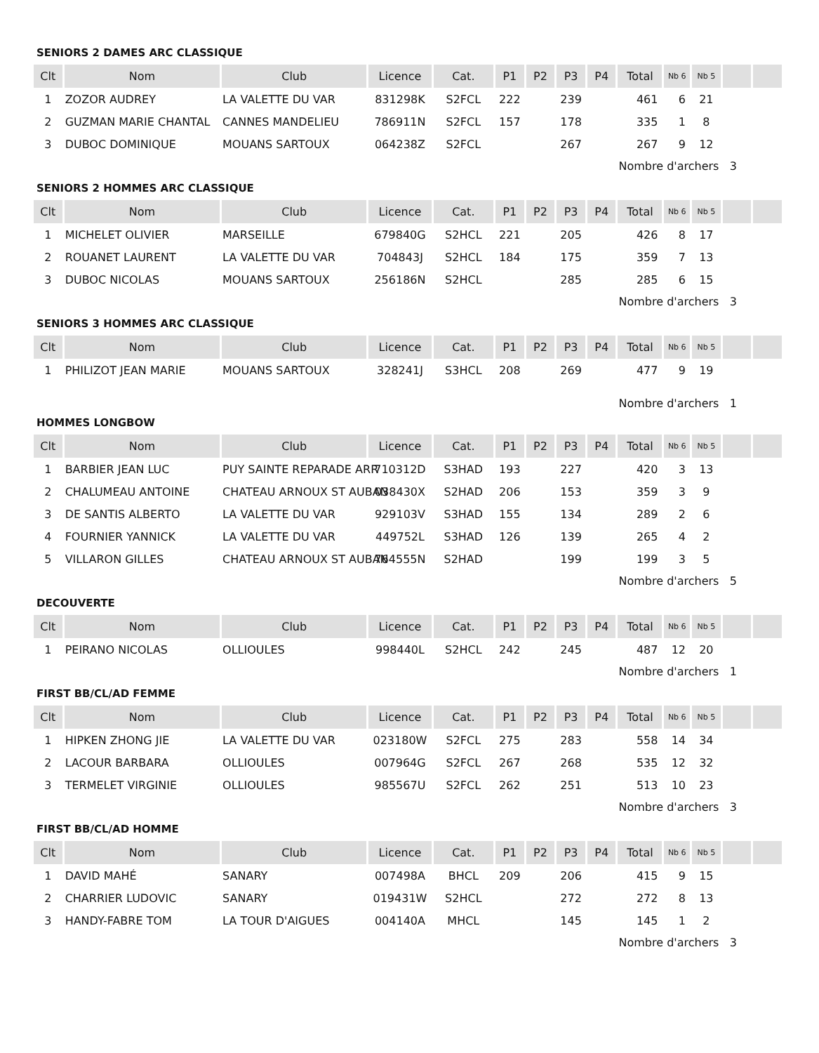SENIORS 2 DAMES ARC CLASSIQUE
| Clt | Nom | Club | Licence | Cat. | P1 | P2 | P3 | P4 | Total | Nb 6 | Nb 5 | | |
| --- | --- | --- | --- | --- | --- | --- | --- | --- | --- | --- | --- | --- | --- |
| 1 | ZOZOR AUDREY | LA VALETTE DU VAR | 831298K | S2FCL | 222 | | 239 | | 461 | 6 | 21 | | |
| 2 | GUZMAN MARIE CHANTAL | CANNES MANDELIEU | 786911N | S2FCL | 157 | | 178 | | 335 | 1 | 8 | | |
| 3 | DUBOC DOMINIQUE | MOUANS SARTOUX | 064238Z | S2FCL | | | 267 | | 267 | 9 | 12 | | |
| | | | | | | | | | Nombre d'archers 3 | | | | |
SENIORS 2 HOMMES ARC CLASSIQUE
| Clt | Nom | Club | Licence | Cat. | P1 | P2 | P3 | P4 | Total | Nb 6 | Nb 5 | | |
| --- | --- | --- | --- | --- | --- | --- | --- | --- | --- | --- | --- | --- | --- |
| 1 | MICHELET OLIVIER | MARSEILLE | 679840G | S2HCL | 221 | | 205 | | 426 | 8 | 17 | | |
| 2 | ROUANET LAURENT | LA VALETTE DU VAR | 704843J | S2HCL | 184 | | 175 | | 359 | 7 | 13 | | |
| 3 | DUBOC NICOLAS | MOUANS SARTOUX | 256186N | S2HCL | | | 285 | | 285 | 6 | 15 | | |
| | | | | | | | | | Nombre d'archers 3 | | | | |
SENIORS 3 HOMMES ARC CLASSIQUE
| Clt | Nom | Club | Licence | Cat. | P1 | P2 | P3 | P4 | Total | Nb 6 | Nb 5 | | |
| --- | --- | --- | --- | --- | --- | --- | --- | --- | --- | --- | --- | --- | --- |
| 1 | PHILIZOT JEAN MARIE | MOUANS SARTOUX | 328241J | S3HCL | 208 | | 269 | | 477 | 9 | 19 | | |
| | | | | | | | | | Nombre d'archers 1 | | | | |
HOMMES LONGBOW
| Clt | Nom | Club | Licence | Cat. | P1 | P2 | P3 | P4 | Total | Nb 6 | Nb 5 | | |
| --- | --- | --- | --- | --- | --- | --- | --- | --- | --- | --- | --- | --- | --- |
| 1 | BARBIER JEAN LUC | PUY SAINTE REPARADE ARR | 710312D | S3HAD | 193 | | 227 | | 420 | 3 | 13 | | |
| 2 | CHALUMEAU ANTOINE | CHATEAU ARNOUX ST AUBAN | 038430X | S2HAD | 206 | | 153 | | 359 | 3 | 9 | | |
| 3 | DE SANTIS ALBERTO | LA VALETTE DU VAR | 929103V | S3HAD | 155 | | 134 | | 289 | 2 | 6 | | |
| 4 | FOURNIER YANNICK | LA VALETTE DU VAR | 449752L | S3HAD | 126 | | 139 | | 265 | 4 | 2 | | |
| 5 | VILLARON GILLES | CHATEAU ARNOUX ST AUBAN | 764555N | S2HAD | | | 199 | | 199 | 3 | 5 | | |
| | | | | | | | | | Nombre d'archers 5 | | | | |
DECOUVERTE
| Clt | Nom | Club | Licence | Cat. | P1 | P2 | P3 | P4 | Total | Nb 6 | Nb 5 | | |
| --- | --- | --- | --- | --- | --- | --- | --- | --- | --- | --- | --- | --- | --- |
| 1 | PEIRANO NICOLAS | OLLIOULES | 998440L | S2HCL | 242 | | 245 | | 487 | 12 | 20 | | |
| | | | | | | | | | Nombre d'archers 1 | | | | |
FIRST BB/CL/AD FEMME
| Clt | Nom | Club | Licence | Cat. | P1 | P2 | P3 | P4 | Total | Nb 6 | Nb 5 | | |
| --- | --- | --- | --- | --- | --- | --- | --- | --- | --- | --- | --- | --- | --- |
| 1 | HIPKEN ZHONG JIE | LA VALETTE DU VAR | 023180W | S2FCL | 275 | | 283 | | 558 | 14 | 34 | | |
| 2 | LACOUR BARBARA | OLLIOULES | 007964G | S2FCL | 267 | | 268 | | 535 | 12 | 32 | | |
| 3 | TERMELET VIRGINIE | OLLIOULES | 985567U | S2FCL | 262 | | 251 | | 513 | 10 | 23 | | |
| | | | | | | | | | Nombre d'archers 3 | | | | |
FIRST BB/CL/AD HOMME
| Clt | Nom | Club | Licence | Cat. | P1 | P2 | P3 | P4 | Total | Nb 6 | Nb 5 | | |
| --- | --- | --- | --- | --- | --- | --- | --- | --- | --- | --- | --- | --- | --- |
| 1 | DAVID MAHÉ | SANARY | 007498A | BHCL | 209 | | 206 | | 415 | 9 | 15 | | |
| 2 | CHARRIER LUDOVIC | SANARY | 019431W | S2HCL | | | 272 | | 272 | 8 | 13 | | |
| 3 | HANDY-FABRE TOM | LA TOUR D'AIGUES | 004140A | MHCL | | | 145 | | 145 | 1 | 2 | | |
| | | | | | | | | | Nombre d'archers 3 | | | | |